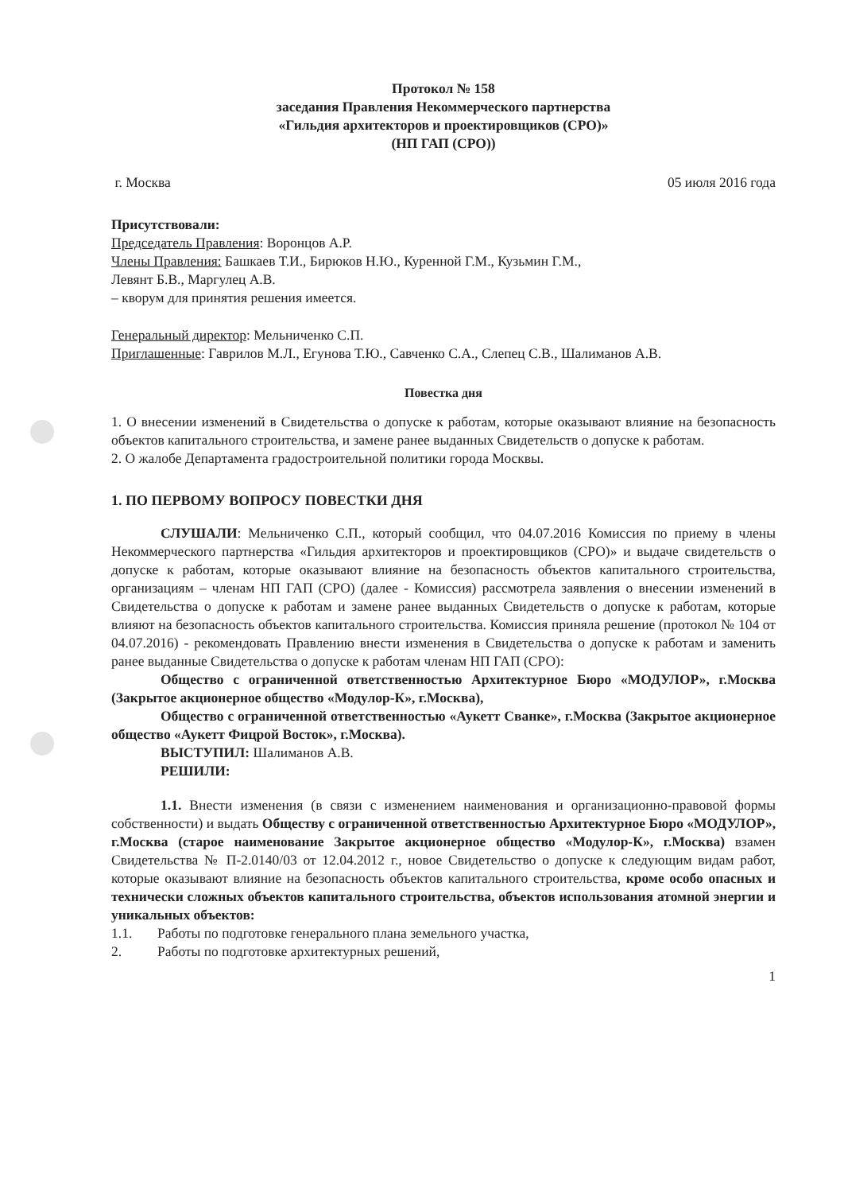Протокол № 158
заседания Правления Некоммерческого партнерства
«Гильдия архитекторов и проектировщиков (СРО)»
(НП ГАП (СРО))
г. Москва 05 июля 2016 года
Присутствовали:
Председатель Правления: Воронцов А.Р.
Члены Правления: Башкаев Т.И., Бирюков Н.Ю., Куренной Г.М., Кузьмин Г.М.,
Левянт Б.В., Маргулец А.В.
– кворум для принятия решения имеется.
Генеральный директор: Мельниченко С.П.
Приглашенные: Гаврилов М.Л., Егунова Т.Ю., Савченко С.А., Слепец С.В., Шалиманов А.В.
Повестка дня
1. О внесении изменений в Свидетельства о допуске к работам, которые оказывают влияние на безопасность объектов капитального строительства, и замене ранее выданных Свидетельств о допуске к работам.
2. О жалобе Департамента градостроительной политики города Москвы.
1. ПО ПЕРВОМУ ВОПРОСУ ПОВЕСТКИ ДНЯ
СЛУШАЛИ: Мельниченко С.П., который сообщил, что 04.07.2016 Комиссия по приему в члены Некоммерческого партнерства «Гильдия архитекторов и проектировщиков (СРО)» и выдаче свидетельств о допуске к работам, которые оказывают влияние на безопасность объектов капитального строительства, организациям – членам НП ГАП (СРО) (далее - Комиссия) рассмотрела заявления о внесении изменений в Свидетельства о допуске к работам и замене ранее выданных Свидетельств о допуске к работам, которые влияют на безопасность объектов капитального строительства. Комиссия приняла решение (протокол № 104 от 04.07.2016) - рекомендовать Правлению внести изменения в Свидетельства о допуске к работам и заменить ранее выданные Свидетельства о допуске к работам членам НП ГАП (СРО):
Общество с ограниченной ответственностью Архитектурное Бюро «МОДУЛОР», г.Москва (Закрытое акционерное общество «Модулор-К», г.Москва),
Общество с ограниченной ответственностью «Аукетт Сванке», г.Москва (Закрытое акционерное общество «Аукетт Фицрой Восток», г.Москва).
ВЫСТУПИЛ: Шалиманов А.В.
РЕШИЛИ:
1.1. Внести изменения (в связи с изменением наименования и организационно-правовой формы собственности) и выдать Обществу с ограниченной ответственностью Архитектурное Бюро «МОДУЛОР», г.Москва (старое наименование Закрытое акционерное общество «Модулор-К», г.Москва) взамен Свидетельства № П-2.0140/03 от 12.04.2012 г., новое Свидетельство о допуске к следующим видам работ, которые оказывают влияние на безопасность объектов капитального строительства, кроме особо опасных и технически сложных объектов капитального строительства, объектов использования атомной энергии и уникальных объектов:
1.1. Работы по подготовке генерального плана земельного участка,
2. Работы по подготовке архитектурных решений,
1